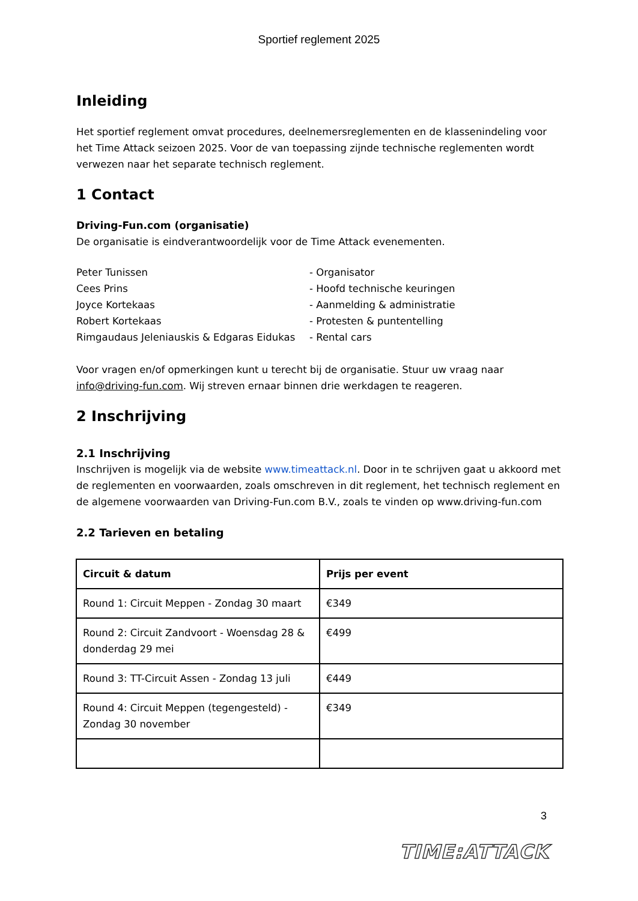Sportief reglement 2025
Inleiding
Het sportief reglement omvat procedures, deelnemersreglementen en de klassenindeling voor het Time Attack seizoen 2025. Voor de van toepassing zijnde technische reglementen wordt verwezen naar het separate technisch reglement.
1 Contact
Driving-Fun.com (organisatie)
De organisatie is eindverantwoordelijk voor de Time Attack evenementen.
Peter Tunissen - Organisator
Cees Prins - Hoofd technische keuringen
Joyce Kortekaas - Aanmelding & administratie
Robert Kortekaas - Protesten & puntentelling
Rimgaudaus Jeleniauskis & Edgaras Eidukas
- Rental cars
Voor vragen en/of opmerkingen kunt u terecht bij de organisatie. Stuur uw vraag naar info@driving-fun.com. Wij streven ernaar binnen drie werkdagen te reageren.
2 Inschrijving
2.1 Inschrijving
Inschrijven is mogelijk via de website www.timeattack.nl. Door in te schrijven gaat u akkoord met de reglementen en voorwaarden, zoals omschreven in dit reglement, het technisch reglement en de algemene voorwaarden van Driving-Fun.com B.V., zoals te vinden op www.driving-fun.com
2.2 Tarieven en betaling
| Circuit & datum | Prijs per event |
| --- | --- |
| Round 1: Circuit Meppen - Zondag 30 maart | €349 |
| Round 2: Circuit Zandvoort - Woensdag 28 & donderdag 29 mei | €499 |
| Round 3: TT-Circuit Assen - Zondag 13 juli | €449 |
| Round 4: Circuit Meppen (tegengesteld) - Zondag 30 november | €349 |
3
TIME:ATTACK